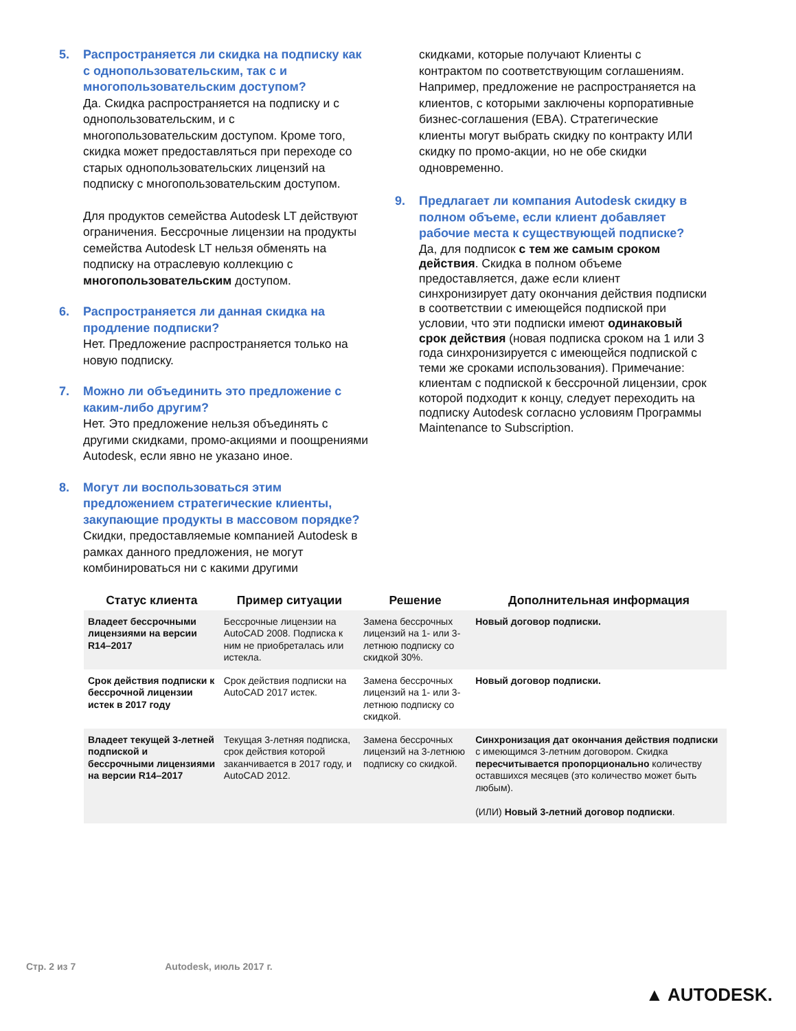5. Распространяется ли скидка на подписку как с однопользовательским, так с и многопользовательским доступом?
Да. Скидка распространяется на подписку и с однопользовательским, и с многопользовательским доступом. Кроме того, скидка может предоставляться при переходе со старых однопользовательских лицензий на подписку с многопользовательским доступом.
Для продуктов семейства Autodesk LT действуют ограничения. Бессрочные лицензии на продукты семейства Autodesk LT нельзя обменять на подписку на отраслевую коллекцию с многопользовательским доступом.
6. Распространяется ли данная скидка на продление подписки?
Нет. Предложение распространяется только на новую подписку.
7. Можно ли объединить это предложение с каким-либо другим?
Нет. Это предложение нельзя объединять с другими скидками, промо-акциями и поощрениями Autodesk, если явно не указано иное.
8. Могут ли воспользоваться этим предложением стратегические клиенты, закупающие продукты в массовом порядке?
Скидки, предоставляемые компанией Autodesk в рамках данного предложения, не могут комбинироваться ни с какими другими
скидками, которые получают Клиенты с контрактом по соответствующим соглашениям. Например, предложение не распространяется на клиентов, с которыми заключены корпоративные бизнес-соглашения (EBA). Стратегические клиенты могут выбрать скидку по контракту ИЛИ скидку по промо-акции, но не обе скидки одновременно.
9. Предлагает ли компания Autodesk скидку в полном объеме, если клиент добавляет рабочие места к существующей подписке?
Да, для подписок с тем же самым сроком действия. Скидка в полном объеме предоставляется, даже если клиент синхронизирует дату окончания действия подписки в соответствии с имеющейся подпиской при условии, что эти подписки имеют одинаковый срок действия (новая подписка сроком на 1 или 3 года синхронизируется с имеющейся подпиской с теми же сроками использования). Примечание: клиентам с подпиской к бессрочной лицензии, срок которой подходит к концу, следует переходить на подписку Autodesk согласно условиям Программы Maintenance to Subscription.
| Статус клиента | Пример ситуации | Решение | Дополнительная информация |
| --- | --- | --- | --- |
| Владеет бессрочными лицензиями на версии R14–2017 | Бессрочные лицензии на AutoCAD 2008. Подписка к ним не приобреталась или истекла. | Замена бессрочных лицензий на 1- или 3-летнюю подписку со скидкой 30%. | Новый договор подписки. |
| Срок действия подписки к бессрочной лицензии истек в 2017 году | Срок действия подписки на AutoCAD 2017 истек. | Замена бессрочных лицензий на 1- или 3-летнюю подписку со скидкой. | Новый договор подписки. |
| Владеет текущей 3-летней подпиской и бессрочными лицензиями на версии R14–2017 | Текущая 3-летняя подписка, срок действия которой заканчивается в 2017 году, и AutoCAD 2012. | Замена бессрочных лицензий на 3-летнюю подписку со скидкой. | Синхронизация дат окончания действия подписки с имеющимся 3-летним договором. Скидка пересчитывается пропорционально количеству оставшихся месяцев (это количество может быть любым). (ИЛИ) Новый 3-летний договор подписки . |
Стр. 2 из 7 Autodesk, июль 2017 г.
▲ AUTODESK.